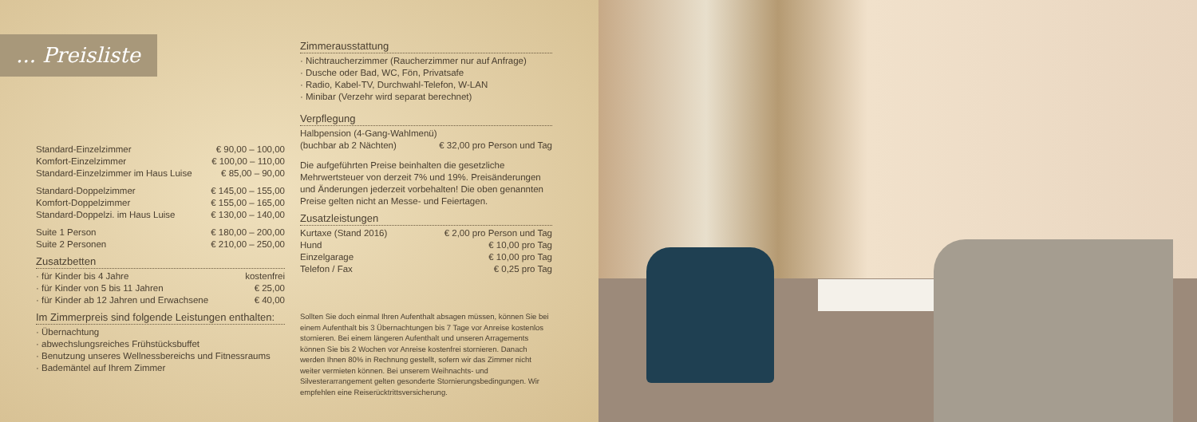... Preisliste
| Standard-Einzelzimmer | € 90,00 – 100,00 |
| Komfort-Einzelzimmer | € 100,00 – 110,00 |
| Standard-Einzelzimmer im Haus Luise | € 85,00 – 90,00 |
| Standard-Doppelzimmer | € 145,00 – 155,00 |
| Komfort-Doppelzimmer | € 155,00 – 165,00 |
| Standard-Doppelzi. im Haus Luise | € 130,00 – 140,00 |
| Suite 1 Person | € 180,00 – 200,00 |
| Suite 2 Personen | € 210,00 – 250,00 |
Zusatzbetten
| · für Kinder bis 4 Jahre | kostenfrei |
| · für Kinder von 5 bis 11 Jahren | € 25,00 |
| · für Kinder ab 12 Jahren und Erwachsene | € 40,00 |
Im Zimmerpreis sind folgende Leistungen enthalten:
· Übernachtung
· abwechslungsreiches Frühstücksbuffet
· Benutzung unseres Wellnessbereichs und Fitnessraums
· Bademäntel auf Ihrem Zimmer
Zimmerausstattung
· Nichtraucherzimmer (Raucherzimmer nur auf Anfrage)
· Dusche oder Bad, WC, Fön, Privatsafe
· Radio, Kabel-TV, Durchwahl-Telefon, W-LAN
· Minibar (Verzehr wird separat berechnet)
Verpflegung
| Halbpension (4-Gang-Wahlmenü) | |
| (buchbar ab 2 Nächten) | € 32,00 pro Person und Tag |
Die aufgeführten Preise beinhalten die gesetzliche Mehrwertsteuer von derzeit 7% und 19%. Preisänderungen und Änderungen jederzeit vorbehalten! Die oben genannten Preise gelten nicht an Messe- und Feiertagen.
Zusatzleistungen
| Kurtaxe (Stand 2016) | € 2,00 pro Person und Tag |
| Hund | € 10,00 pro Tag |
| Einzelgarage | € 10,00 pro Tag |
| Telefon / Fax | € 0,25 pro Tag |
Sollten Sie doch einmal Ihren Aufenthalt absagen müssen, können Sie bei einem Aufenthalt bis 3 Übernachtungen bis 7 Tage vor Anreise kostenlos stornieren. Bei einem längeren Aufenthalt und unseren Arragements können Sie bis 2 Wochen vor Anreise kostenfrei stornieren. Danach werden Ihnen 80% in Rechnung gestellt, sofern wir das Zimmer nicht weiter vermieten können. Bei unserem Weihnachts- und Silvesterarrangement gelten gesonderte Stornierungsbedingungen. Wir empfehlen eine Reiserücktrittsversicherung.